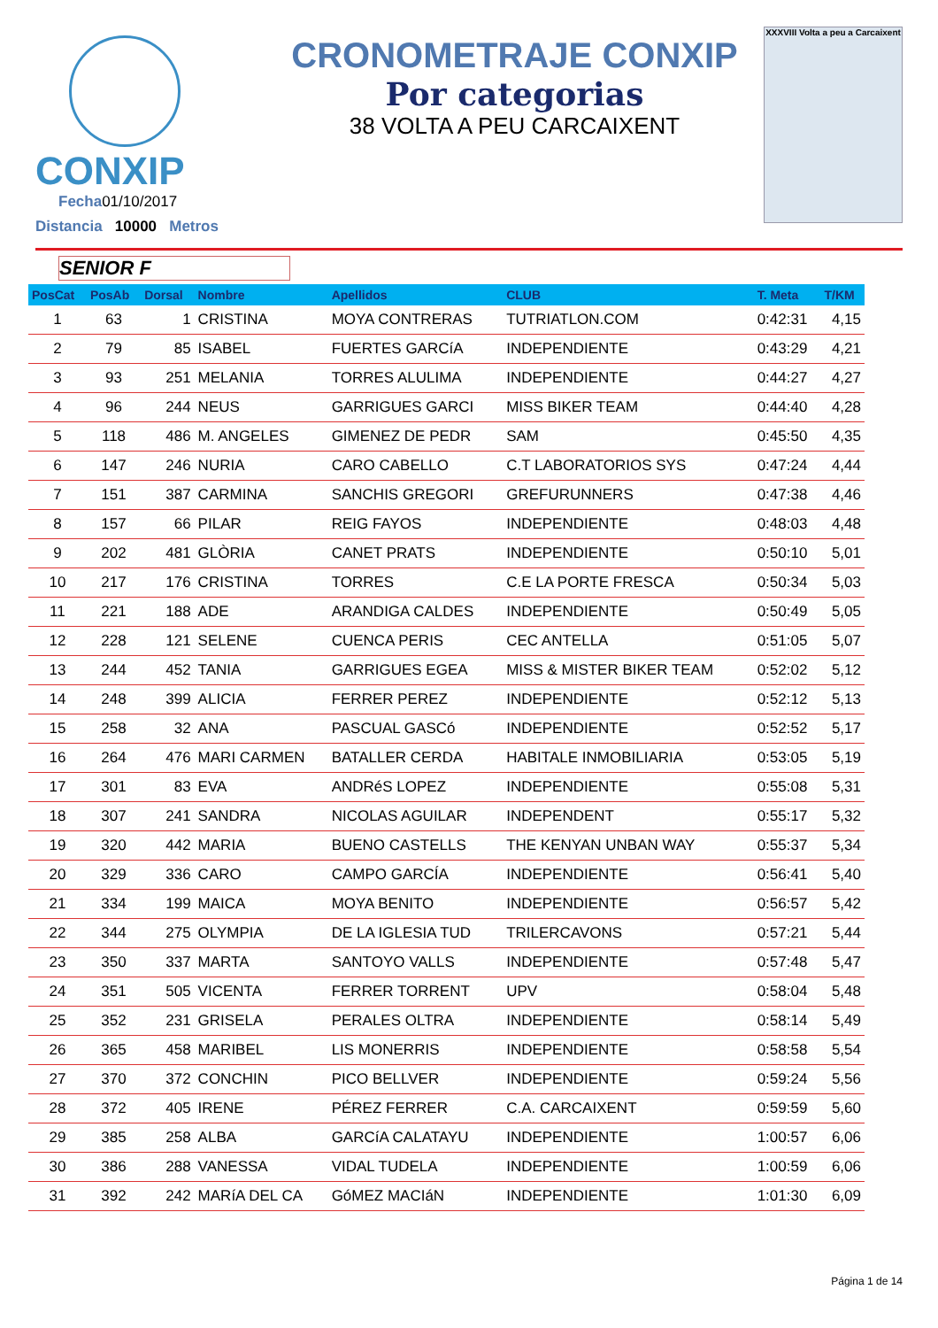CONXIP
Fecha01/10/2017
Distancia 10000 Metros
CRONOMETRAJE CONXIP
Por categorias
38 VOLTA A PEU CARCAIXENT
XXXVIII Volta a peu a Carcaixent
SENIOR F
| PosCat | PosAb | Dorsal | Nombre | Apellidos | CLUB | T. Meta | T/KM |
| --- | --- | --- | --- | --- | --- | --- | --- |
| 1 | 63 | 1 | CRISTINA | MOYA CONTRERAS | TUTRIATLON.COM | 0:42:31 | 4,15 |
| 2 | 79 | 85 | ISABEL | FUERTES GARCíA | INDEPENDIENTE | 0:43:29 | 4,21 |
| 3 | 93 | 251 | MELANIA | TORRES ALULIMA | INDEPENDIENTE | 0:44:27 | 4,27 |
| 4 | 96 | 244 | NEUS | GARRIGUES GARCI | MISS BIKER TEAM | 0:44:40 | 4,28 |
| 5 | 118 | 486 | M. ANGELES | GIMENEZ DE PEDR | SAM | 0:45:50 | 4,35 |
| 6 | 147 | 246 | NURIA | CARO CABELLO | C.T LABORATORIOS SYS | 0:47:24 | 4,44 |
| 7 | 151 | 387 | CARMINA | SANCHIS GREGORI | GREFURUNNERS | 0:47:38 | 4,46 |
| 8 | 157 | 66 | PILAR | REIG FAYOS | INDEPENDIENTE | 0:48:03 | 4,48 |
| 9 | 202 | 481 | GLÒRIA | CANET PRATS | INDEPENDIENTE | 0:50:10 | 5,01 |
| 10 | 217 | 176 | CRISTINA | TORRES | C.E LA PORTE FRESCA | 0:50:34 | 5,03 |
| 11 | 221 | 188 | ADE | ARANDIGA CALDES | INDEPENDIENTE | 0:50:49 | 5,05 |
| 12 | 228 | 121 | SELENE | CUENCA PERIS | CEC ANTELLA | 0:51:05 | 5,07 |
| 13 | 244 | 452 | TANIA | GARRIGUES EGEA | MISS & MISTER BIKER TEAM | 0:52:02 | 5,12 |
| 14 | 248 | 399 | ALICIA | FERRER PEREZ | INDEPENDIENTE | 0:52:12 | 5,13 |
| 15 | 258 | 32 | ANA | PASCUAL GASCó | INDEPENDIENTE | 0:52:52 | 5,17 |
| 16 | 264 | 476 | MARI CARMEN | BATALLER CERDA | HABITALE INMOBILIARIA | 0:53:05 | 5,19 |
| 17 | 301 | 83 | EVA | ANDRéS LOPEZ | INDEPENDIENTE | 0:55:08 | 5,31 |
| 18 | 307 | 241 | SANDRA | NICOLAS AGUILAR | INDEPENDENT | 0:55:17 | 5,32 |
| 19 | 320 | 442 | MARIA | BUENO CASTELLS | THE KENYAN UNBAN WAY | 0:55:37 | 5,34 |
| 20 | 329 | 336 | CARO | CAMPO GARCÍA | INDEPENDIENTE | 0:56:41 | 5,40 |
| 21 | 334 | 199 | MAICA | MOYA BENITO | INDEPENDIENTE | 0:56:57 | 5,42 |
| 22 | 344 | 275 | OLYMPIA | DE LA IGLESIA TUD | TRILERCAVONS | 0:57:21 | 5,44 |
| 23 | 350 | 337 | MARTA | SANTOYO VALLS | INDEPENDIENTE | 0:57:48 | 5,47 |
| 24 | 351 | 505 | VICENTA | FERRER TORRENT | UPV | 0:58:04 | 5,48 |
| 25 | 352 | 231 | GRISELA | PERALES OLTRA | INDEPENDIENTE | 0:58:14 | 5,49 |
| 26 | 365 | 458 | MARIBEL | LIS MONERRIS | INDEPENDIENTE | 0:58:58 | 5,54 |
| 27 | 370 | 372 | CONCHIN | PICO BELLVER | INDEPENDIENTE | 0:59:24 | 5,56 |
| 28 | 372 | 405 | IRENE | PÉREZ FERRER | C.A. CARCAIXENT | 0:59:59 | 5,60 |
| 29 | 385 | 258 | ALBA | GARCíA CALATAYU | INDEPENDIENTE | 1:00:57 | 6,06 |
| 30 | 386 | 288 | VANESSA | VIDAL TUDELA | INDEPENDIENTE | 1:00:59 | 6,06 |
| 31 | 392 | 242 | MARíA DEL CA | GóMEZ MACIáN | INDEPENDIENTE | 1:01:30 | 6,09 |
Página 1 de 14